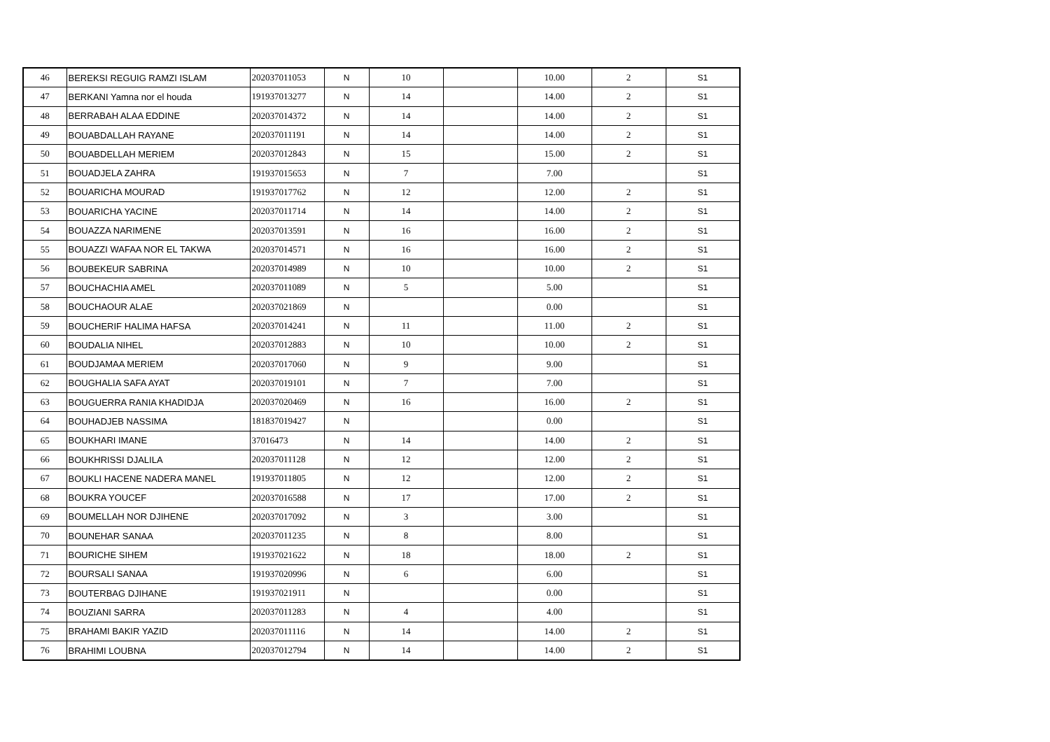| 46 | BEREKSI REGUIG RAMZI ISLAM | 202037011053 | N | 10 | | 10.00 | 2 | S1 |
| 47 | BERKANI Yamna nor el houda | 191937013277 | N | 14 | | 14.00 | 2 | S1 |
| 48 | BERRABAH ALAA EDDINE | 202037014372 | N | 14 | | 14.00 | 2 | S1 |
| 49 | BOUABDALLAH RAYANE | 202037011191 | N | 14 | | 14.00 | 2 | S1 |
| 50 | BOUABDELLAH MERIEM | 202037012843 | N | 15 | | 15.00 | 2 | S1 |
| 51 | BOUADJELA ZAHRA | 191937015653 | N | 7 | | 7.00 | | S1 |
| 52 | BOUARICHA MOURAD | 191937017762 | N | 12 | | 12.00 | 2 | S1 |
| 53 | BOUARICHA YACINE | 202037011714 | N | 14 | | 14.00 | 2 | S1 |
| 54 | BOUAZZA NARIMENE | 202037013591 | N | 16 | | 16.00 | 2 | S1 |
| 55 | BOUAZZI WAFAA NOR EL TAKWA | 202037014571 | N | 16 | | 16.00 | 2 | S1 |
| 56 | BOUBEKEUR SABRINA | 202037014989 | N | 10 | | 10.00 | 2 | S1 |
| 57 | BOUCHACHIA AMEL | 202037011089 | N | 5 | | 5.00 | | S1 |
| 58 | BOUCHAOUR ALAE | 202037021869 | N | | | 0.00 | | S1 |
| 59 | BOUCHERIF HALIMA HAFSA | 202037014241 | N | 11 | | 11.00 | 2 | S1 |
| 60 | BOUDALIA NIHEL | 202037012883 | N | 10 | | 10.00 | 2 | S1 |
| 61 | BOUDJAMAA MERIEM | 202037017060 | N | 9 | | 9.00 | | S1 |
| 62 | BOUGHALIA SAFA AYAT | 202037019101 | N | 7 | | 7.00 | | S1 |
| 63 | BOUGUERRA RANIA KHADIDJA | 202037020469 | N | 16 | | 16.00 | 2 | S1 |
| 64 | BOUHADJEB NASSIMA | 181837019427 | N | | | 0.00 | | S1 |
| 65 | BOUKHARI IMANE | 37016473 | N | 14 | | 14.00 | 2 | S1 |
| 66 | BOUKHRISSI DJALILA | 202037011128 | N | 12 | | 12.00 | 2 | S1 |
| 67 | BOUKLI HACENE NADERA MANEL | 191937011805 | N | 12 | | 12.00 | 2 | S1 |
| 68 | BOUKRA YOUCEF | 202037016588 | N | 17 | | 17.00 | 2 | S1 |
| 69 | BOUMELLAH NOR DJIHENE | 202037017092 | N | 3 | | 3.00 | | S1 |
| 70 | BOUNEHAR SANAA | 202037011235 | N | 8 | | 8.00 | | S1 |
| 71 | BOURICHE SIHEM | 191937021622 | N | 18 | | 18.00 | 2 | S1 |
| 72 | BOURSALI SANAA | 191937020996 | N | 6 | | 6.00 | | S1 |
| 73 | BOUTERBAG DJIHANE | 191937021911 | N | | | 0.00 | | S1 |
| 74 | BOUZIANI SARRA | 202037011283 | N | 4 | | 4.00 | | S1 |
| 75 | BRAHAMI BAKIR YAZID | 202037011116 | N | 14 | | 14.00 | 2 | S1 |
| 76 | BRAHIMI LOUBNA | 202037012794 | N | 14 | | 14.00 | 2 | S1 |